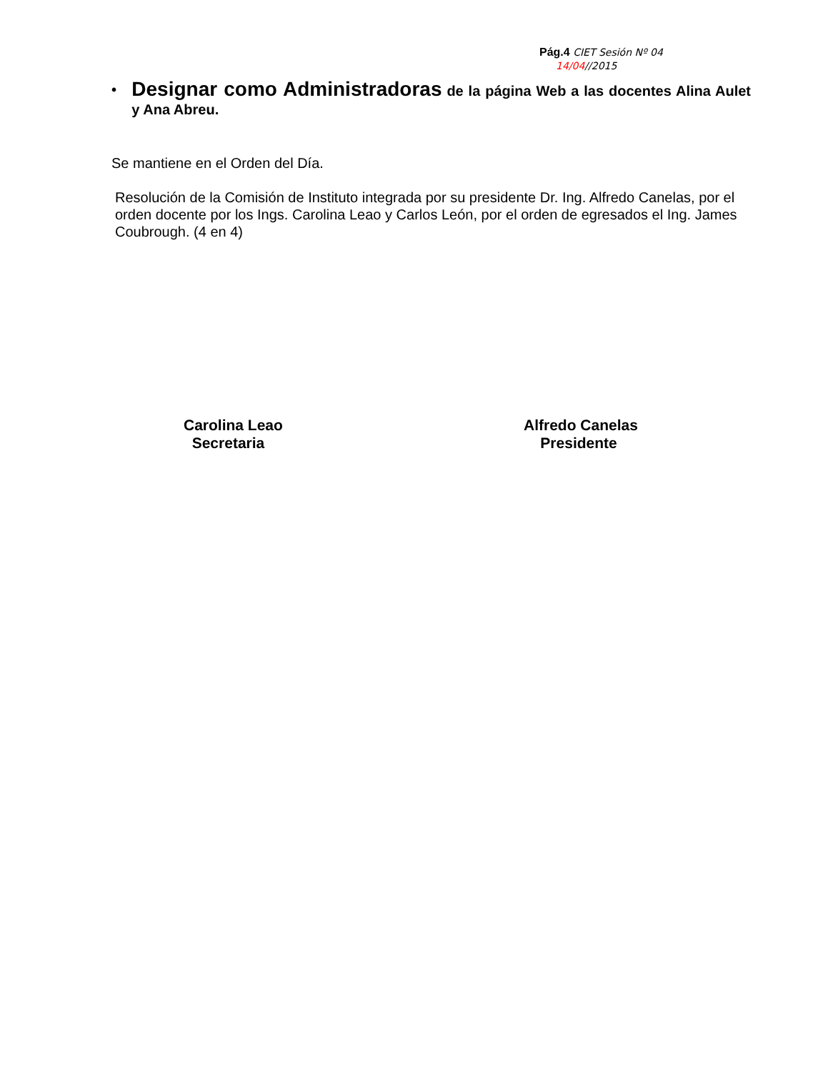Pág.4 CIET Sesión Nº 04
14/04//2015
•
Designar como Administradoras de la página Web a las docentes Alina Aulet y Ana Abreu.
Se mantiene en el Orden del Día.
Resolución de la Comisión de Instituto integrada por su presidente Dr. Ing. Alfredo Canelas, por el orden docente por los Ings. Carolina Leao y Carlos León, por el orden de egresados el Ing. James Coubrough. (4 en 4)
Carolina Leao
Secretaria
Alfredo Canelas
Presidente